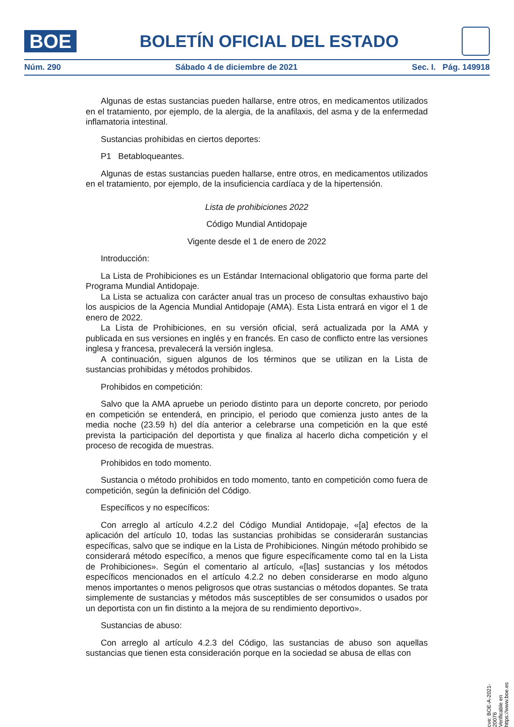BOE
BOLETÍN OFICIAL DEL ESTADO
Núm. 290 Sábado 4 de diciembre de 2021 Sec. I. Pág. 149918
Algunas de estas sustancias pueden hallarse, entre otros, en medicamentos utilizados en el tratamiento, por ejemplo, de la alergia, de la anafilaxis, del asma y de la enfermedad inflamatoria intestinal.
Sustancias prohibidas en ciertos deportes:
P1 Betabloqueantes.
Algunas de estas sustancias pueden hallarse, entre otros, en medicamentos utilizados en el tratamiento, por ejemplo, de la insuficiencia cardíaca y de la hipertensión.
Lista de prohibiciones 2022
Código Mundial Antidopaje
Vigente desde el 1 de enero de 2022
Introducción:
La Lista de Prohibiciones es un Estándar Internacional obligatorio que forma parte del Programa Mundial Antidopaje.
La Lista se actualiza con carácter anual tras un proceso de consultas exhaustivo bajo los auspicios de la Agencia Mundial Antidopaje (AMA). Esta Lista entrará en vigor el 1 de enero de 2022.
La Lista de Prohibiciones, en su versión oficial, será actualizada por la AMA y publicada en sus versiones en inglés y en francés. En caso de conflicto entre las versiones inglesa y francesa, prevalecerá la versión inglesa.
A continuación, siguen algunos de los términos que se utilizan en la Lista de sustancias prohibidas y métodos prohibidos.
Prohibidos en competición:
Salvo que la AMA apruebe un periodo distinto para un deporte concreto, por periodo en competición se entenderá, en principio, el periodo que comienza justo antes de la media noche (23.59 h) del día anterior a celebrarse una competición en la que esté prevista la participación del deportista y que finaliza al hacerlo dicha competición y el proceso de recogida de muestras.
Prohibidos en todo momento.
Sustancia o método prohibidos en todo momento, tanto en competición como fuera de competición, según la definición del Código.
Específicos y no específicos:
Con arreglo al artículo 4.2.2 del Código Mundial Antidopaje, «[a] efectos de la aplicación del artículo 10, todas las sustancias prohibidas se considerarán sustancias específicas, salvo que se indique en la Lista de Prohibiciones. Ningún método prohibido se considerará método específico, a menos que figure específicamente como tal en la Lista de Prohibiciones». Según el comentario al artículo, «[las] sustancias y los métodos específicos mencionados en el artículo 4.2.2 no deben considerarse en modo alguno menos importantes o menos peligrosos que otras sustancias o métodos dopantes. Se trata simplemente de sustancias y métodos más susceptibles de ser consumidos o usados por un deportista con un fin distinto a la mejora de su rendimiento deportivo».
Sustancias de abuso:
Con arreglo al artículo 4.2.3 del Código, las sustancias de abuso son aquellas sustancias que tienen esta consideración porque en la sociedad se abusa de ellas con
cve: BOE-A-2021-20076
Verificable en https://www.boe.es